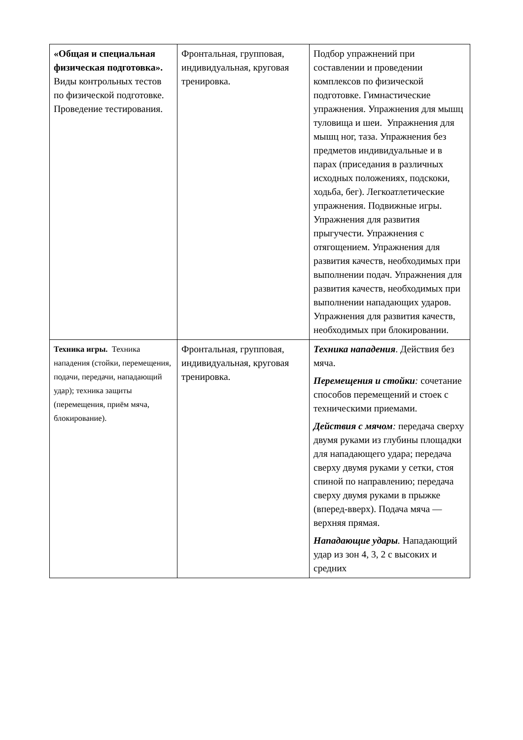| «Общая и специальная физическая подготовка». Виды контрольных тестов по физической подготовке. Проведение тестирования. | Фронтальная, групповая, индивидуальная, круговая тренировка. | Подбор упражнений при составлении и проведении комплексов по физической подготовке. Гимнастические упражнения. Упражнения для мышц туловища и шеи. Упражнения для мышц ног, таза. Упражнения без предметов индивидуальные и в парах (приседания в различных исходных положениях, подскоки, ходьба, бег). Легкоатлетические упражнения. Подвижные игры. Упражнения для развития прыгучести. Упражнения с отягощением. Упражнения для развития качеств, необходимых при выполнении подач. Упражнения для развития качеств, необходимых при выполнении нападающих ударов. Упражнения для развития качеств, необходимых при блокировании. |
| Техника игры. Техника нападения (стойки, перемещения, подачи, передачи, нападающий удар); техника защиты (перемещения, приём мяча, блокирование). | Фронтальная, групповая, индивидуальная, круговая тренировка. | Техника нападения . Действия без мяча. Перемещения и стойки : сочетание способов перемещений и стоек с техническими приемами. Действия с мячом : передача сверху двумя руками из глубины площадки для нападающего удара; передача сверху двумя руками у сетки, стоя спиной по направлению; передача сверху двумя руками в прыжке (вперед-вверх). Подача мяча — верхняя прямая. Нападающие удары . Нападающий удар из зон 4, 3, 2 с высоких и средних |